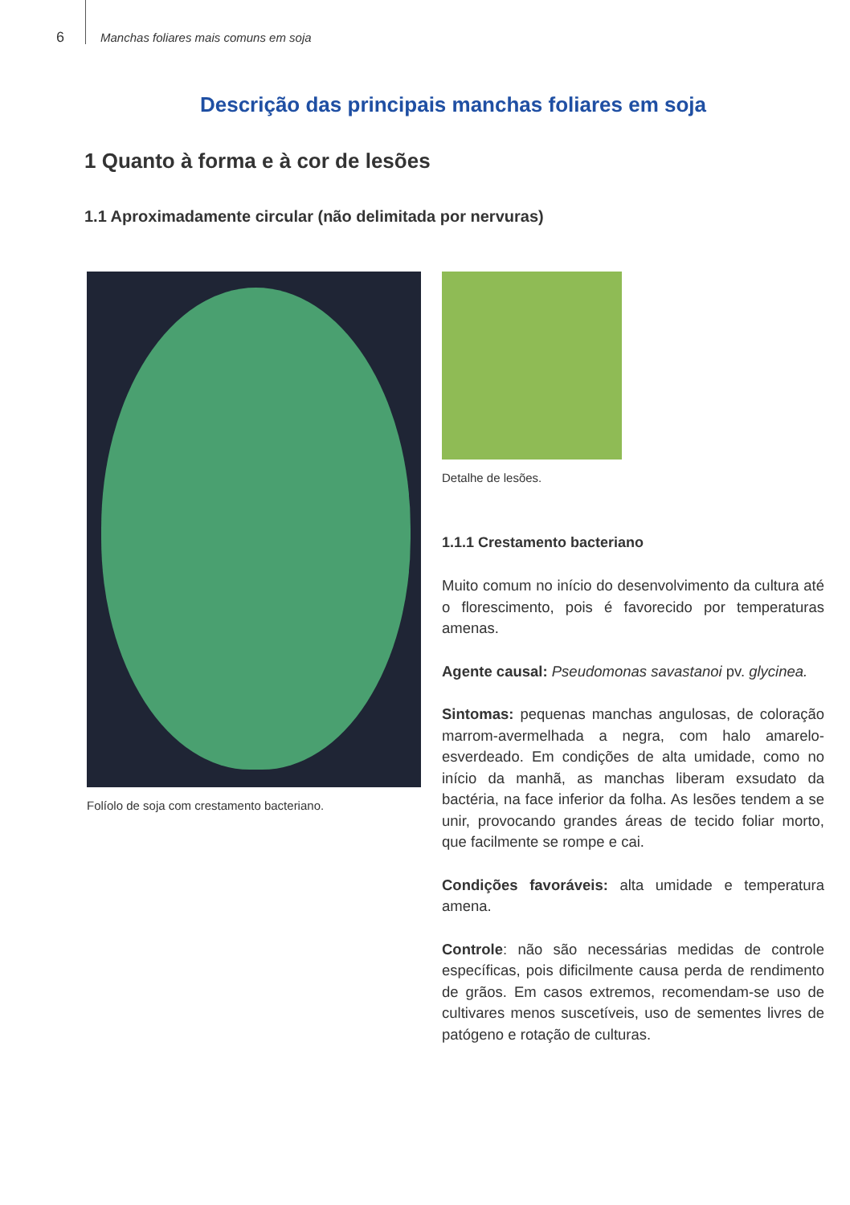6 Manchas foliares mais comuns em soja
Descrição das principais manchas foliares em soja
1 Quanto à forma e à cor de lesões
1.1 Aproximadamente circular (não delimitada por nervuras)
Folíolo de soja com crestamento bacteriano.
Detalhe de lesões.
1.1.1 Crestamento bacteriano
Muito comum no início do desenvolvimento da cultura até o florescimento, pois é favorecido por temperaturas amenas.
Agente causal: Pseudomonas savastanoi pv. glycinea.
Sintomas: pequenas manchas angulosas, de coloração marrom-avermelhada a negra, com halo amarelo-esverdeado. Em condições de alta umidade, como no início da manhã, as manchas liberam exsudato da bactéria, na face inferior da folha. As lesões tendem a se unir, provocando grandes áreas de tecido foliar morto, que facilmente se rompe e cai.
Condições favoráveis: alta umidade e temperatura amena.
Controle: não são necessárias medidas de controle específicas, pois dificilmente causa perda de rendimento de grãos. Em casos extremos, recomendam-se uso de cultivares menos suscetíveis, uso de sementes livres de patógeno e rotação de culturas.